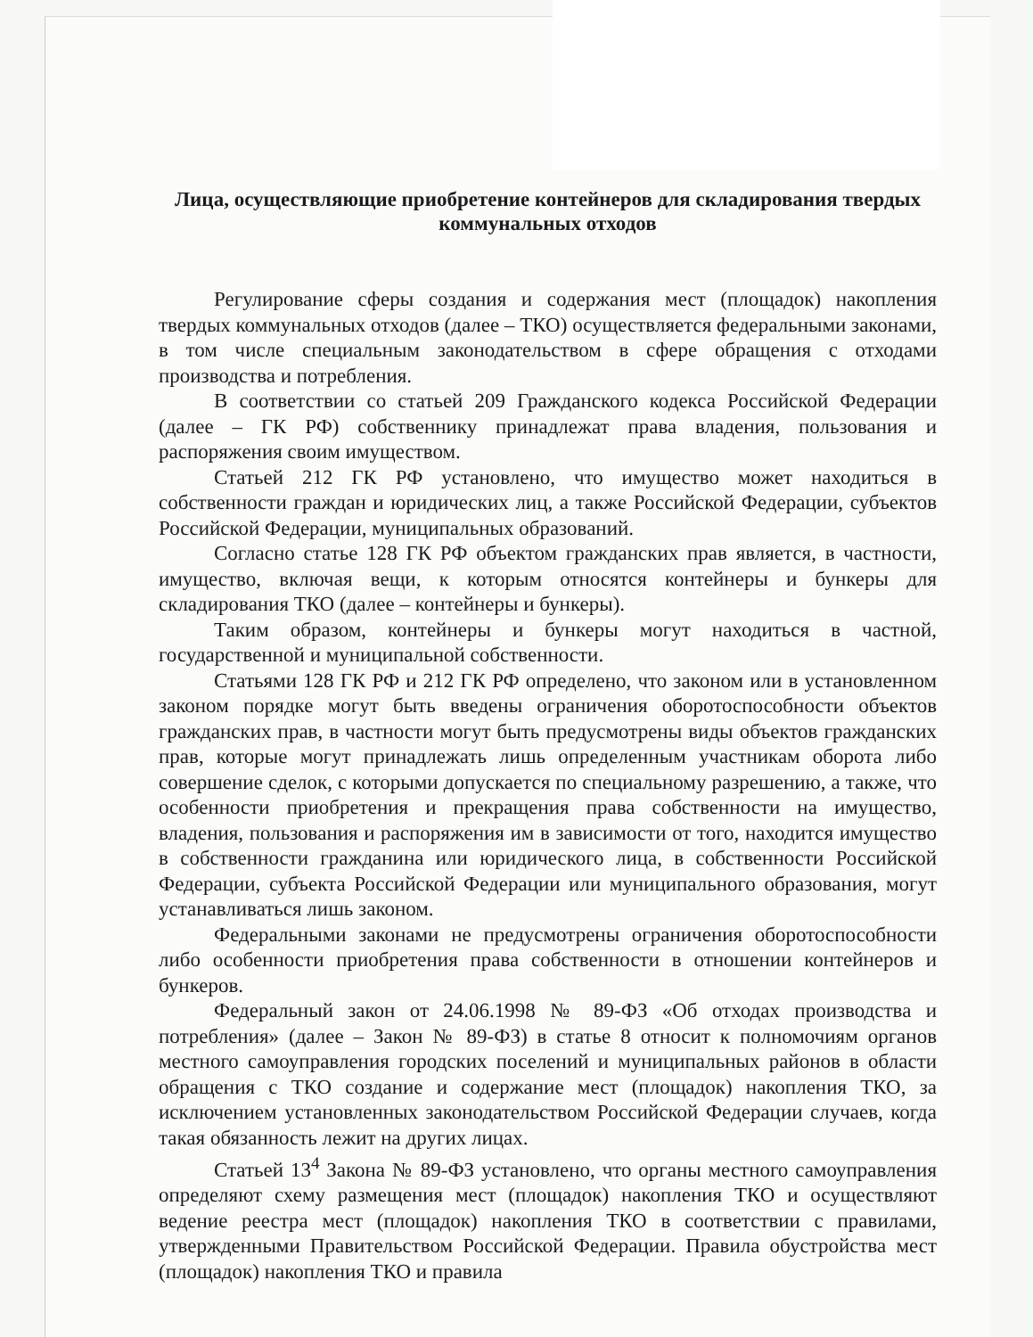Лица, осуществляющие приобретение контейнеров для складирования твердых коммунальных отходов
Регулирование сферы создания и содержания мест (площадок) накопления твердых коммунальных отходов (далее – ТКО) осуществляется федеральными законами, в том числе специальным законодательством в сфере обращения с отходами производства и потребления.
В соответствии со статьей 209 Гражданского кодекса Российской Федерации (далее – ГК РФ) собственнику принадлежат права владения, пользования и распоряжения своим имуществом.
Статьей 212 ГК РФ установлено, что имущество может находиться в собственности граждан и юридических лиц, а также Российской Федерации, субъектов Российской Федерации, муниципальных образований.
Согласно статье 128 ГК РФ объектом гражданских прав является, в частности, имущество, включая вещи, к которым относятся контейнеры и бункеры для складирования ТКО (далее – контейнеры и бункеры).
Таким образом, контейнеры и бункеры могут находиться в частной, государственной и муниципальной собственности.
Статьями 128 ГК РФ и 212 ГК РФ определено, что законом или в установленном законом порядке могут быть введены ограничения оборотоспособности объектов гражданских прав, в частности могут быть предусмотрены виды объектов гражданских прав, которые могут принадлежать лишь определенным участникам оборота либо совершение сделок, с которыми допускается по специальному разрешению, а также, что особенности приобретения и прекращения права собственности на имущество, владения, пользования и распоряжения им в зависимости от того, находится имущество в собственности гражданина или юридического лица, в собственности Российской Федерации, субъекта Российской Федерации или муниципального образования, могут устанавливаться лишь законом.
Федеральными законами не предусмотрены ограничения оборотоспособности либо особенности приобретения права собственности в отношении контейнеров и бункеров.
Федеральный закон от 24.06.1998 № 89-ФЗ «Об отходах производства и потребления» (далее – Закон № 89-ФЗ) в статье 8 относит к полномочиям органов местного самоуправления городских поселений и муниципальных районов в области обращения с ТКО создание и содержание мест (площадок) накопления ТКО, за исключением установленных законодательством Российской Федерации случаев, когда такая обязанность лежит на других лицах.
Статьей 13<sup>4</sup> Закона № 89-ФЗ установлено, что органы местного самоуправления определяют схему размещения мест (площадок) накопления ТКО и осуществляют ведение реестра мест (площадок) накопления ТКО в соответствии с правилами, утвержденными Правительством Российской Федерации. Правила обустройства мест (площадок) накопления ТКО и правила